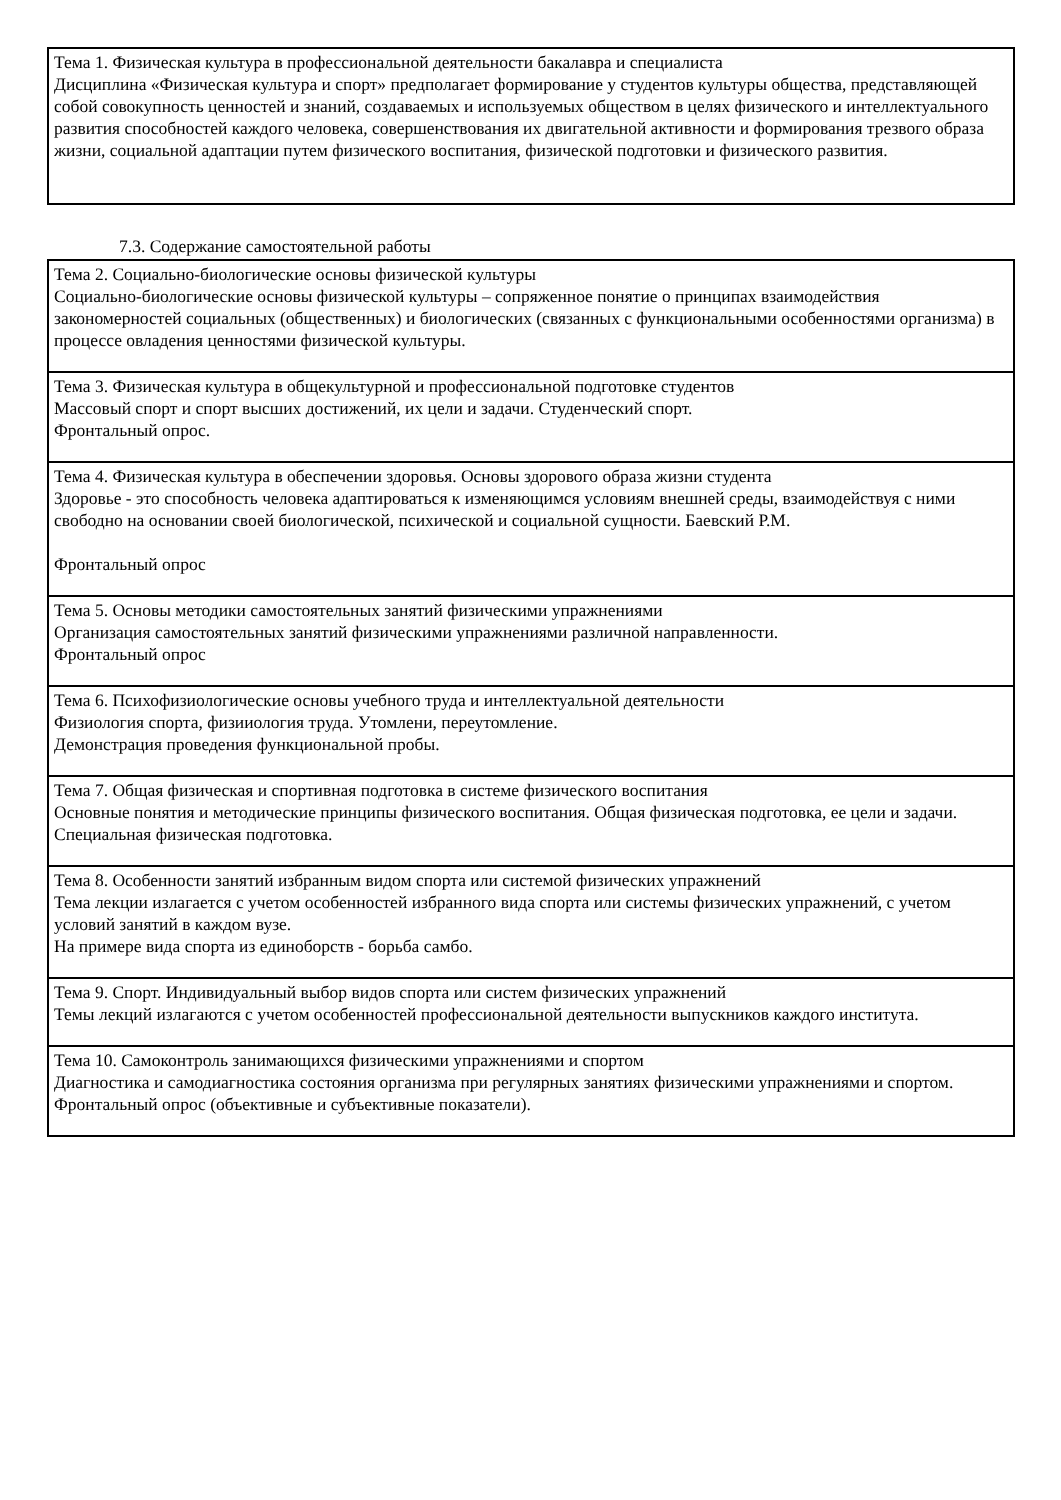| Тема 1. Физическая культура в профессиональной деятельности бакалавра и специалиста Дисциплина «Физическая культура и спорт» предполагает формирование у студентов культуры общества, представляющей собой совокупность ценностей и знаний, создаваемых и используемых обществом в целях физического и интеллектуального развития способностей каждого человека, совершенствования их двигательной активности и формирования трезвого образа жизни, социальной адаптации путем физического воспитания, физической подготовки и физического развития. |
7.3. Содержание самостоятельной работы
| Тема 2. Социально-биологические основы физической культуры Социально-биологические основы физической культуры – сопряженное понятие о принципах взаимодействия закономерностей социальных (общественных) и биологических (связанных с функциональными особенностями организма) в процессе овладения ценностями физической культуры. |
| Тема 3. Физическая культура в общекультурной и профессиональной подготовке студентов Массовый спорт и спорт высших достижений, их цели и задачи. Студенческий спорт. Фронтальный опрос. |
| Тема 4. Физическая культура в обеспечении здоровья. Основы здорового образа жизни студента Здоровье - это способность человека адаптироваться к изменяющимся условиям внешней среды, взаимодействуя с ними свободно на основании своей биологической, психической и социальной сущности. Баевский Р.М. Фронтальный опрос |
| Тема 5. Основы методики самостоятельных занятий физическими упражнениями Организация самостоятельных занятий физическими упражнениями различной направленности. Фронтальный опрос |
| Тема 6. Психофизиологические основы учебного труда и интеллектуальной деятельности Физиология спорта, физииология труда. Утомлени, переутомление. Демонстрация проведения функциональной пробы. |
| Тема 7. Общая физическая и спортивная подготовка в системе физического воспитания Основные понятия и методические принципы физического воспитания. Общая физическая подготовка, ее цели и задачи. Специальная физическая подготовка. |
| Тема 8. Особенности занятий избранным видом спорта или системой физических упражнений Тема лекции излагается с учетом особенностей избранного вида спорта или системы физических упражнений, с учетом условий занятий в каждом вузе. На примере вида спорта из единоборств - борьба самбо. |
| Тема 9. Спорт. Индивидуальный выбор видов спорта или систем физических упражнений Темы лекций излагаются с учетом особенностей профессиональной деятельности выпускников каждого института. |
| Тема 10. Самоконтроль занимающихся физическими упражнениями и спортом Диагностика и самодиагностика состояния организма при регулярных занятиях физическими упражнениями и спортом. Фронтальный опрос (объективные и субъективные показатели). |